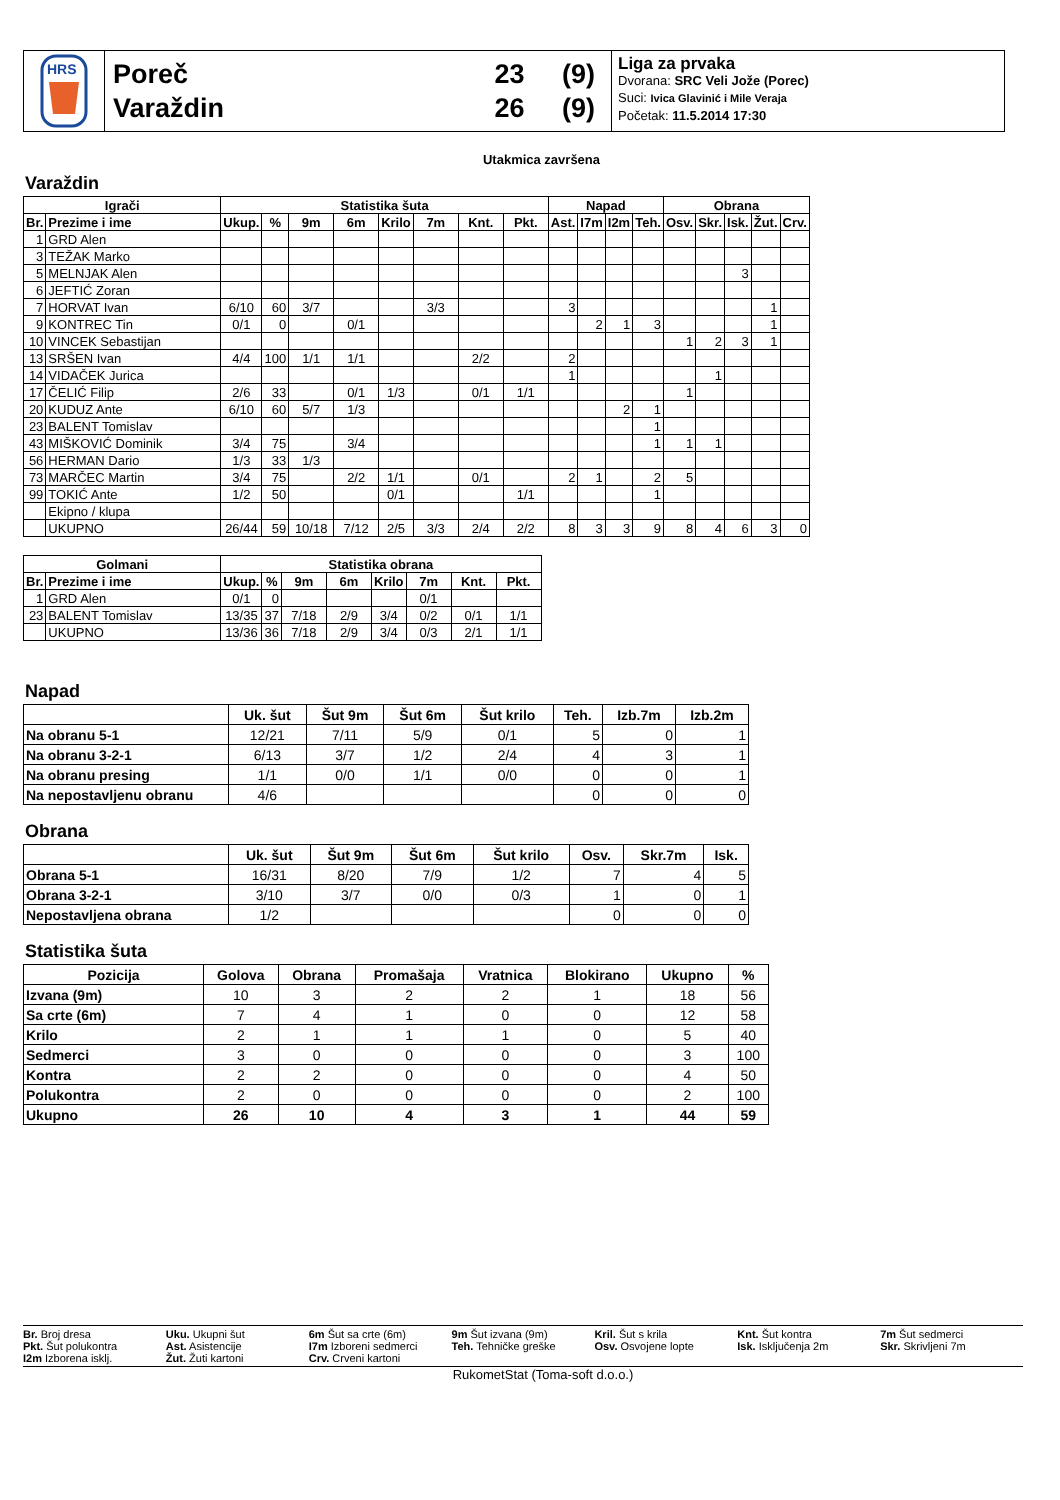HRS
Poreč
Varaždin
23 (9)
26 (9)
Liga za prvaka
Dvorana: SRC Veli Jože (Porec)
Suci: Ivica Glavinić i Mile Veraja
Početak: 11.5.2014 17:30
Utakmica završena
Varaždin
| Igrači | | Statistika šuta | | | | | | | | Napad | | | | Obrana | | | | |
| --- | --- | --- | --- | --- | --- | --- | --- | --- | --- | --- | --- | --- | --- | --- | --- | --- | --- | --- |
| Br. | Prezime i ime | Ukup. | % | 9m | 6m | Krilo | 7m | Knt. | Pkt. | Ast. | I7m | I2m | Teh. | Osv. | Skr. | Isk. | Žut. | Crv. |
| 1 | GRD Alen | | | | | | | | | | | | | | | | | |
| 3 | TEŽAK Marko | | | | | | | | | | | | | | | | | |
| 5 | MELNJAK Alen | | | | | | | | | | | | | | | 3 | | |
| 6 | JEFTIĆ Zoran | | | | | | | | | | | | | | | | | |
| 7 | HORVAT Ivan | 6/10 | 60 | 3/7 | | | 3/3 | | | 3 | | | | | | | 1 | |
| 9 | KONTREC Tin | 0/1 | 0 | | 0/1 | | | | | | 2 | 1 | 3 | | | | 1 | |
| 10 | VINCEK Sebastijan | | | | | | | | | | | | | 1 | 2 | 3 | 1 | |
| 13 | SRŠEN Ivan | 4/4 | 100 | 1/1 | 1/1 | | | 2/2 | | 2 | | | | | | | | |
| 14 | VIDAČEK Jurica | | | | | | | | | 1 | | | | | 1 | | | |
| 17 | ČELIĆ Filip | 2/6 | 33 | | 0/1 | 1/3 | | 0/1 | 1/1 | | | | | 1 | | | | |
| 20 | KUDUZ Ante | 6/10 | 60 | 5/7 | 1/3 | | | | | | | 2 | 1 | | | | | |
| 23 | BALENT Tomislav | | | | | | | | | | | | 1 | | | | | |
| 43 | MIŠKOVIĆ Dominik | 3/4 | 75 | | 3/4 | | | | | | | | 1 | 1 | 1 | | | |
| 56 | HERMAN Dario | 1/3 | 33 | 1/3 | | | | | | | | | | | | | | |
| 73 | MARČEC Martin | 3/4 | 75 | | 2/2 | 1/1 | | 0/1 | | 2 | 1 | | 2 | 5 | | | | |
| 99 | TOKIĆ Ante | 1/2 | 50 | | | 0/1 | | | 1/1 | | | | 1 | | | | | |
| | Ekipno / klupa | | | | | | | | | | | | | | | | | |
| | UKUPNO | 26/44 | 59 | 10/18 | 7/12 | 2/5 | 3/3 | 2/4 | 2/2 | 8 | 3 | 3 | 9 | 8 | 4 | 6 | 3 | 0 |
| Golmani | | Statistika obrana | | | | | | | |
| --- | --- | --- | --- | --- | --- | --- | --- | --- | --- |
| Br. | Prezime i ime | Ukup. | % | 9m | 6m | Krilo | 7m | Knt. | Pkt. |
| 1 | GRD Alen | 0/1 | 0 | | | | 0/1 | | |
| 23 | BALENT Tomislav | 13/35 | 37 | 7/18 | 2/9 | 3/4 | 0/2 | 0/1 | 1/1 |
| | UKUPNO | 13/36 | 36 | 7/18 | 2/9 | 3/4 | 0/3 | 2/1 | 1/1 |
Napad
| | Uk. šut | Šut 9m | Šut 6m | Šut krilo | Teh. | Izb.7m | Izb.2m |
| --- | --- | --- | --- | --- | --- | --- | --- |
| Na obranu 5-1 | 12/21 | 7/11 | 5/9 | 0/1 | 5 | 0 | 1 |
| Na obranu 3-2-1 | 6/13 | 3/7 | 1/2 | 2/4 | 4 | 3 | 1 |
| Na obranu presing | 1/1 | 0/0 | 1/1 | 0/0 | 0 | 0 | 1 |
| Na nepostavljenu obranu | 4/6 | | | | 0 | 0 | 0 |
Obrana
| | Uk. šut | Šut 9m | Šut 6m | Šut krilo | Osv. | Skr.7m | Isk. |
| --- | --- | --- | --- | --- | --- | --- | --- |
| Obrana 5-1 | 16/31 | 8/20 | 7/9 | 1/2 | 7 | 4 | 5 |
| Obrana 3-2-1 | 3/10 | 3/7 | 0/0 | 0/3 | 1 | 0 | 1 |
| Nepostavljena obrana | 1/2 | | | | 0 | 0 | 0 |
Statistika šuta
| Pozicija | Golova | Obrana | Promašaja | Vratnica | Blokirano | Ukupno | % |
| --- | --- | --- | --- | --- | --- | --- | --- |
| Izvana (9m) | 10 | 3 | 2 | 2 | 1 | 18 | 56 |
| Sa crte (6m) | 7 | 4 | 1 | 0 | 0 | 12 | 58 |
| Krilo | 2 | 1 | 1 | 1 | 0 | 5 | 40 |
| Sedmerci | 3 | 0 | 0 | 0 | 0 | 3 | 100 |
| Kontra | 2 | 2 | 0 | 0 | 0 | 4 | 50 |
| Polukontra | 2 | 0 | 0 | 0 | 0 | 2 | 100 |
| Ukupno | 26 | 10 | 4 | 3 | 1 | 44 | 59 |
Br. Broj dresa
Uku. Ukupni šut
6m Šut sa crte (6m)
9m Šut izvana (9m)
Kril. Šut s krila
Knt. Šut kontra
7m Šut sedmerci
Pkt. Šut polukontra
Ast. Asistencije
I7m Izboreni sedmerci
Teh. Tehničke greške
Osv. Osvojene lopte
Isk. Isključenja 2m
Skr. Skrivljeni 7m
I2m Izborena isklj.
Žut. Žuti kartoni
Crv. Crveni kartoni
RukometStat (Toma-soft d.o.o.)